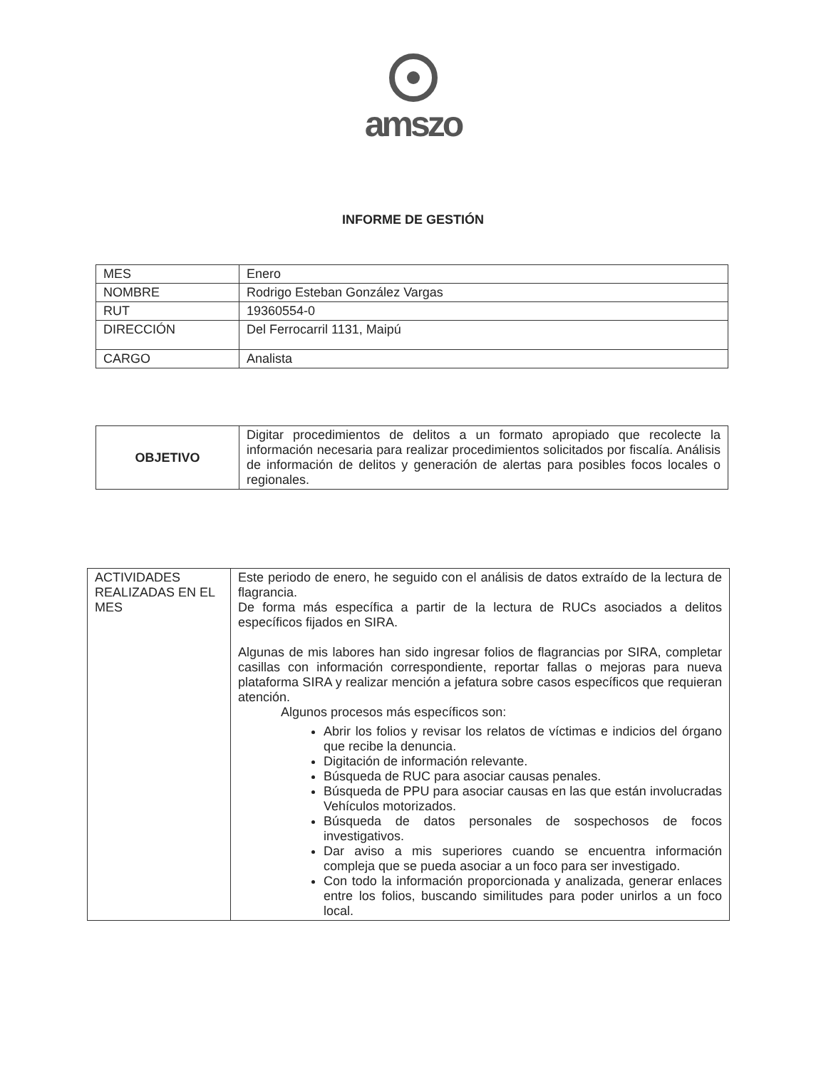amszo
INFORME DE GESTIÓN
| MES | Enero |
| NOMBRE | Rodrigo Esteban González Vargas |
| RUT | 19360554-0 |
| DIRECCIÓN | Del Ferrocarril 1131, Maipú |
| CARGO | Analista |
| OBJETIVO | Digitar procedimientos de delitos a un formato apropiado que recolecte la información necesaria para realizar procedimientos solicitados por fiscalía. Análisis de información de delitos y generación de alertas para posibles focos locales o regionales. |
| ACTIVIDADES REALIZADAS EN EL MES | Este periodo de enero, he seguido con el análisis de datos extraído de la lectura de flagrancia. De forma más específica a partir de la lectura de RUCs asociados a delitos específicos fijados en SIRA. Algunas de mis labores han sido ingresar folios de flagrancias por SIRA, completar casillas con información correspondiente, reportar fallas o mejoras para nueva plataforma SIRA y realizar mención a jefatura sobre casos específicos que requieran atención. Algunos procesos más específicos son: Abrir los folios y revisar los relatos de víctimas e indicios del órgano que recibe la denuncia. Digitación de información relevante. Búsqueda de RUC para asociar causas penales. Búsqueda de PPU para asociar causas en las que están involucradas Vehículos motorizados. Búsqueda de datos personales de sospechosos de focos investigativos. Dar aviso a mis superiores cuando se encuentra información compleja que se pueda asociar a un foco para ser investigado. Con todo la información proporcionada y analizada, generar enlaces entre los folios, buscando similitudes para poder unirlos a un foco local. |